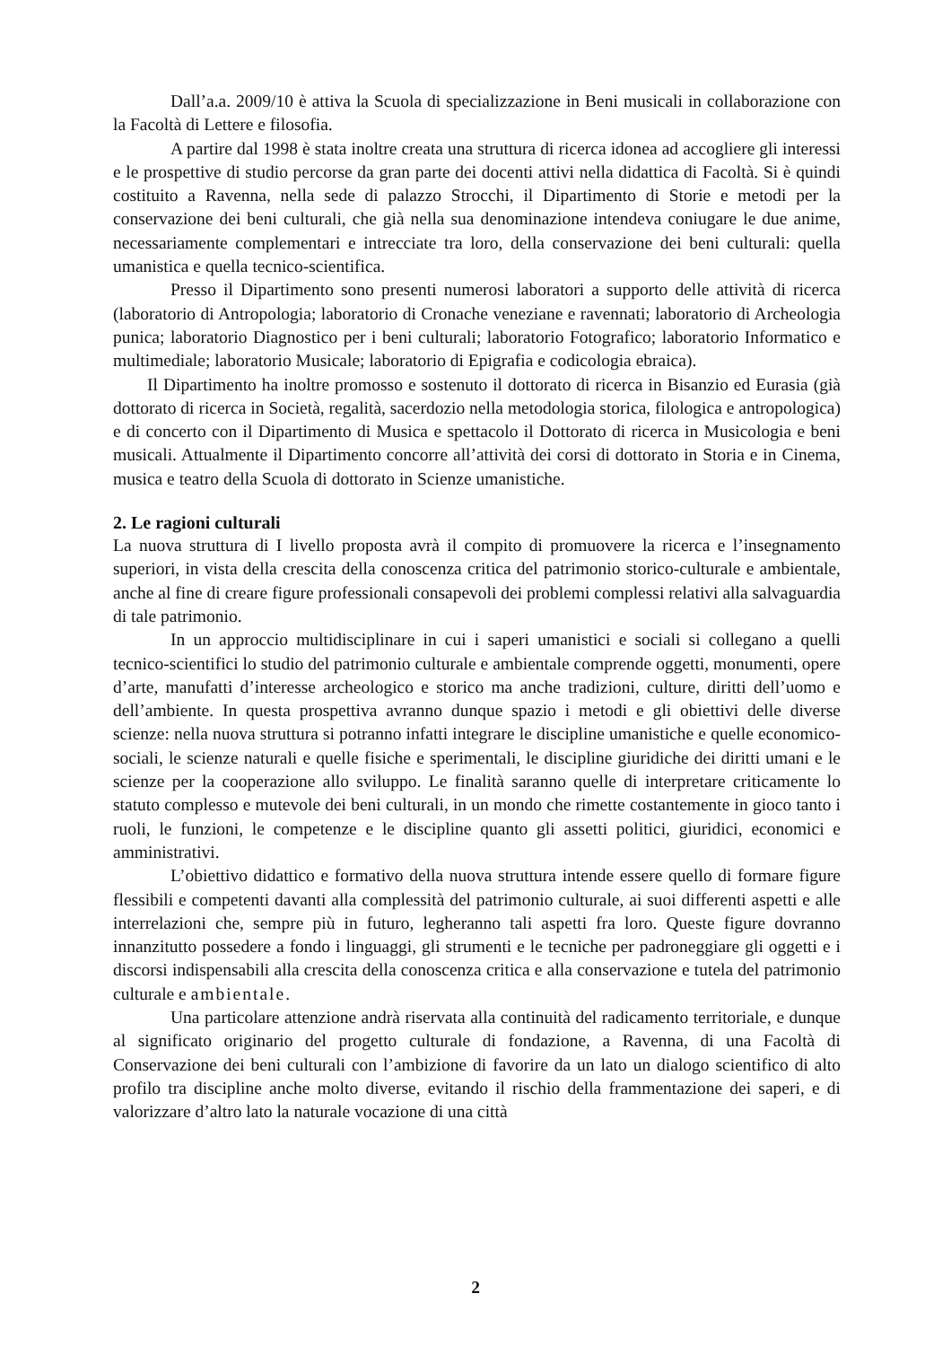Dall’a.a. 2009/10 è attiva la Scuola di specializzazione in Beni musicali in collaborazione con la Facoltà di Lettere e filosofia.
A partire dal 1998 è stata inoltre creata una struttura di ricerca idonea ad accogliere gli interessi e le prospettive di studio percorse da gran parte dei docenti attivi nella didattica di Facoltà. Si è quindi costituito a Ravenna, nella sede di palazzo Strocchi, il Dipartimento di Storie e metodi per la conservazione dei beni culturali, che già nella sua denominazione intendeva coniugare le due anime, necessariamente complementari e intrecciate tra loro, della conservazione dei beni culturali: quella umanistica e quella tecnico-scientifica.
Presso il Dipartimento sono presenti numerosi laboratori a supporto delle attività di ricerca (laboratorio di Antropologia; laboratorio di Cronache veneziane e ravennati; laboratorio di Archeologia punica; laboratorio Diagnostico per i beni culturali; laboratorio Fotografico; laboratorio Informatico e multimediale; laboratorio Musicale; laboratorio di Epigrafia e codicologia ebraica).
Il Dipartimento ha inoltre promosso e sostenuto il dottorato di ricerca in Bisanzio ed Eurasia (già dottorato di ricerca in Società, regalità, sacerdozio nella metodologia storica, filologica e antropologica) e di concerto con il Dipartimento di Musica e spettacolo il Dottorato di ricerca in Musicologia e beni musicali. Attualmente il Dipartimento concorre all’attività dei corsi di dottorato in Storia e in Cinema, musica e teatro della Scuola di dottorato in Scienze umanistiche.
2. Le ragioni culturali
La nuova struttura di I livello proposta avrà il compito di promuovere la ricerca e l’insegnamento superiori, in vista della crescita della conoscenza critica del patrimonio storico-culturale e ambientale, anche al fine di creare figure professionali consapevoli dei problemi complessi relativi alla salvaguardia di tale patrimonio.
In un approccio multidisciplinare in cui i saperi umanistici e sociali si collegano a quelli tecnico-scientifici lo studio del patrimonio culturale e ambientale comprende oggetti, monumenti, opere d’arte, manufatti d’interesse archeologico e storico ma anche tradizioni, culture, diritti dell’uomo e dell’ambiente. In questa prospettiva avranno dunque spazio i metodi e gli obiettivi delle diverse scienze: nella nuova struttura si potranno infatti integrare le discipline umanistiche e quelle economico-sociali, le scienze naturali e quelle fisiche e sperimentali, le discipline giuridiche dei diritti umani e le scienze per la cooperazione allo sviluppo. Le finalità saranno quelle di interpretare criticamente lo statuto complesso e mutevole dei beni culturali, in un mondo che rimette costantemente in gioco tanto i ruoli, le funzioni, le competenze e le discipline quanto gli assetti politici, giuridici, economici e amministrativi.
L’obiettivo didattico e formativo della nuova struttura intende essere quello di formare figure flessibili e competenti davanti alla complessità del patrimonio culturale, ai suoi differenti aspetti e alle interrelazioni che, sempre più in futuro, legheranno tali aspetti fra loro. Queste figure dovranno innanzitutto possedere a fondo i linguaggi, gli strumenti e le tecniche per padroneggiare gli oggetti e i discorsi indispensabili alla crescita della conoscenza critica e alla conservazione e tutela del patrimonio culturale e ambientale.
Una particolare attenzione andrà riservata alla continuità del radicamento territoriale, e dunque al significato originario del progetto culturale di fondazione, a Ravenna, di una Facoltà di Conservazione dei beni culturali con l’ambizione di favorire da un lato un dialogo scientifico di alto profilo tra discipline anche molto diverse, evitando il rischio della frammentazione dei saperi, e di valorizzare d’altro lato la naturale vocazione di una città
2